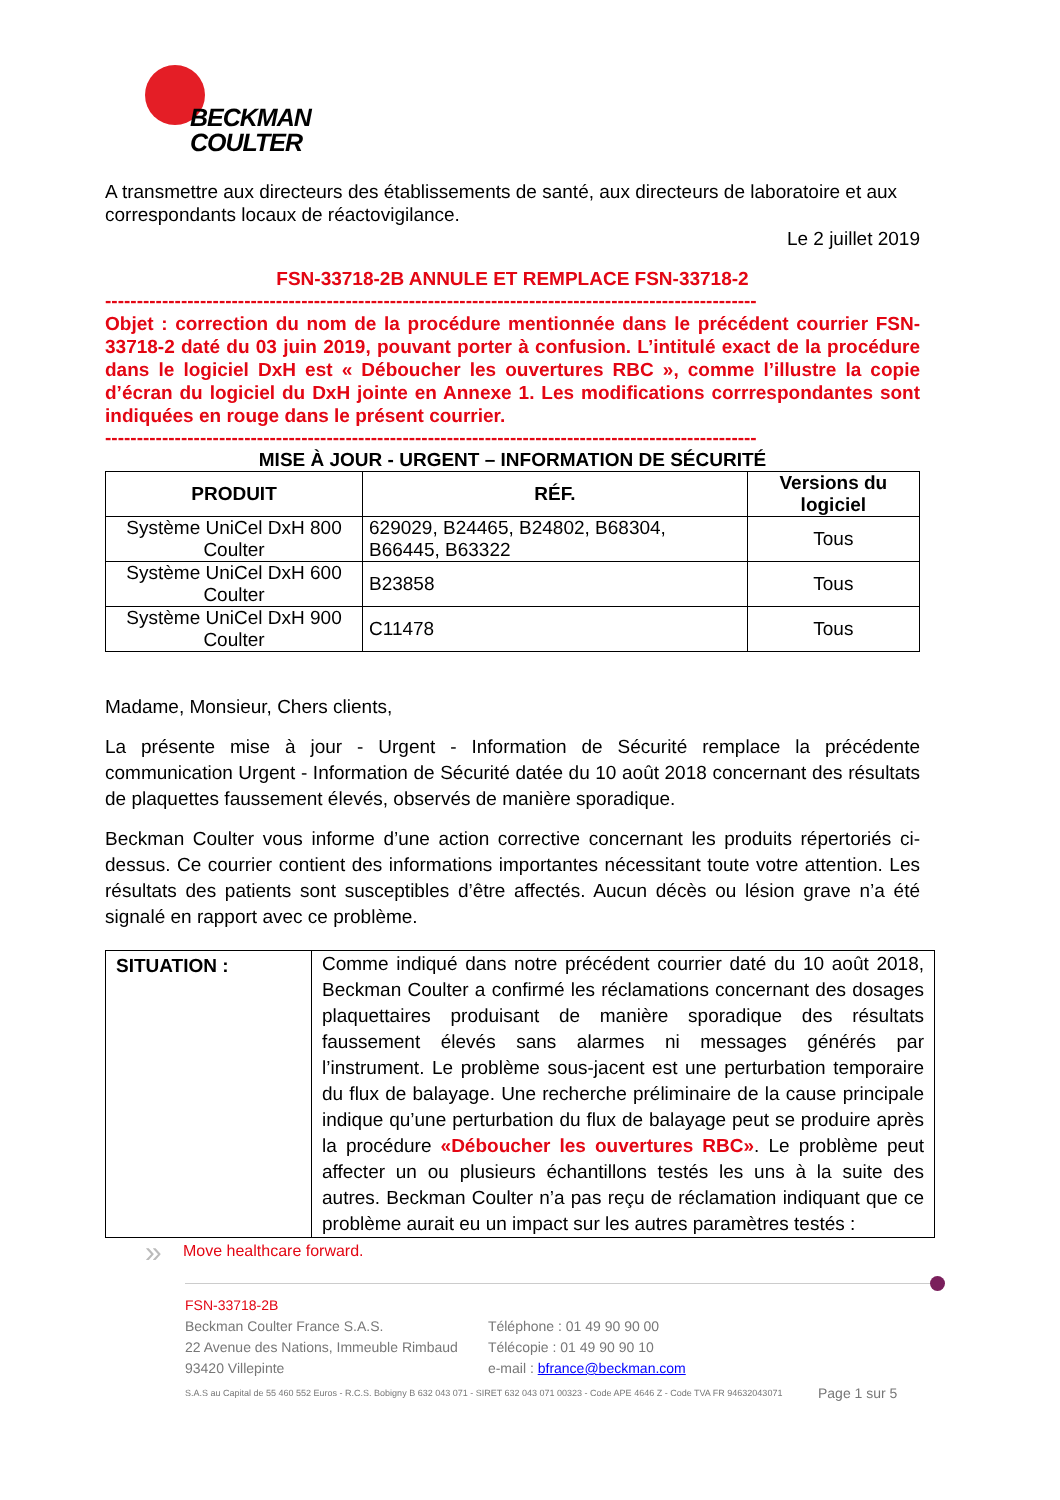BECKMAN
COULTER
A transmettre aux directeurs des établissements de santé, aux directeurs de laboratoire et aux correspondants locaux de réactovigilance.
Le 2 juillet 2019
FSN-33718-2B ANNULE ET REMPLACE FSN-33718-2
-------------------------------------------------------------------------------------------------------
Objet : correction du nom de la procédure mentionnée dans le précédent courrier FSN-33718-2 daté du 03 juin 2019, pouvant porter à confusion. L’intitulé exact de la procédure dans le logiciel DxH est « Déboucher les ouvertures RBC », comme l’illustre la copie d’écran du logiciel du DxH jointe en Annexe 1. Les modifications corrrespondantes sont indiquées en rouge dans le présent courrier.
-------------------------------------------------------------------------------------------------------
MISE À JOUR - URGENT – INFORMATION DE SÉCURITÉ
| PRODUIT | RÉF. | Versions du logiciel |
| --- | --- | --- |
| Système UniCel DxH 800 Coulter | 629029, B24465, B24802, B68304, B66445, B63322 | Tous |
| Système UniCel DxH 600 Coulter | B23858 | Tous |
| Système UniCel DxH 900 Coulter | C11478 | Tous |
Madame, Monsieur, Chers clients,
La présente mise à jour - Urgent - Information de Sécurité remplace la précédente communication Urgent - Information de Sécurité datée du 10 août 2018 concernant des résultats de plaquettes faussement élevés, observés de manière sporadique.
Beckman Coulter vous informe d’une action corrective concernant les produits répertoriés ci-dessus. Ce courrier contient des informations importantes nécessitant toute votre attention. Les résultats des patients sont susceptibles d’être affectés. Aucun décès ou lésion grave n’a été signalé en rapport avec ce problème.
| SITUATION : | Comme indiqué dans notre précédent courrier daté du 10 août 2018, Beckman Coulter a confirmé les réclamations concernant des dosages plaquettaires produisant de manière sporadique des résultats faussement élevés sans alarmes ni messages générés par l’instrument. Le problème sous-jacent est une perturbation temporaire du flux de balayage. Une recherche préliminaire de la cause principale indique qu’une perturbation du flux de balayage peut se produire après la procédure «Déboucher les ouvertures RBC» . Le problème peut affecter un ou plusieurs échantillons testés les uns à la suite des autres. Beckman Coulter n’a pas reçu de réclamation indiquant que ce problème aurait eu un impact sur les autres paramètres testés : |
» Move healthcare forward.
FSN-33718-2B
Beckman Coulter France S.A.S.
22 Avenue des Nations, Immeuble Rimbaud
93420 Villepinte
Téléphone : 01 49 90 90 00
Télécopie : 01 49 90 90 10
e-mail : bfrance@beckman.com
S.A.S au Capital de 55 460 552 Euros - R.C.S. Bobigny B 632 043 071 - SIRET 632 043 071 00323 - Code APE 4646 Z - Code TVA FR 94632043071
Page 1 sur 5